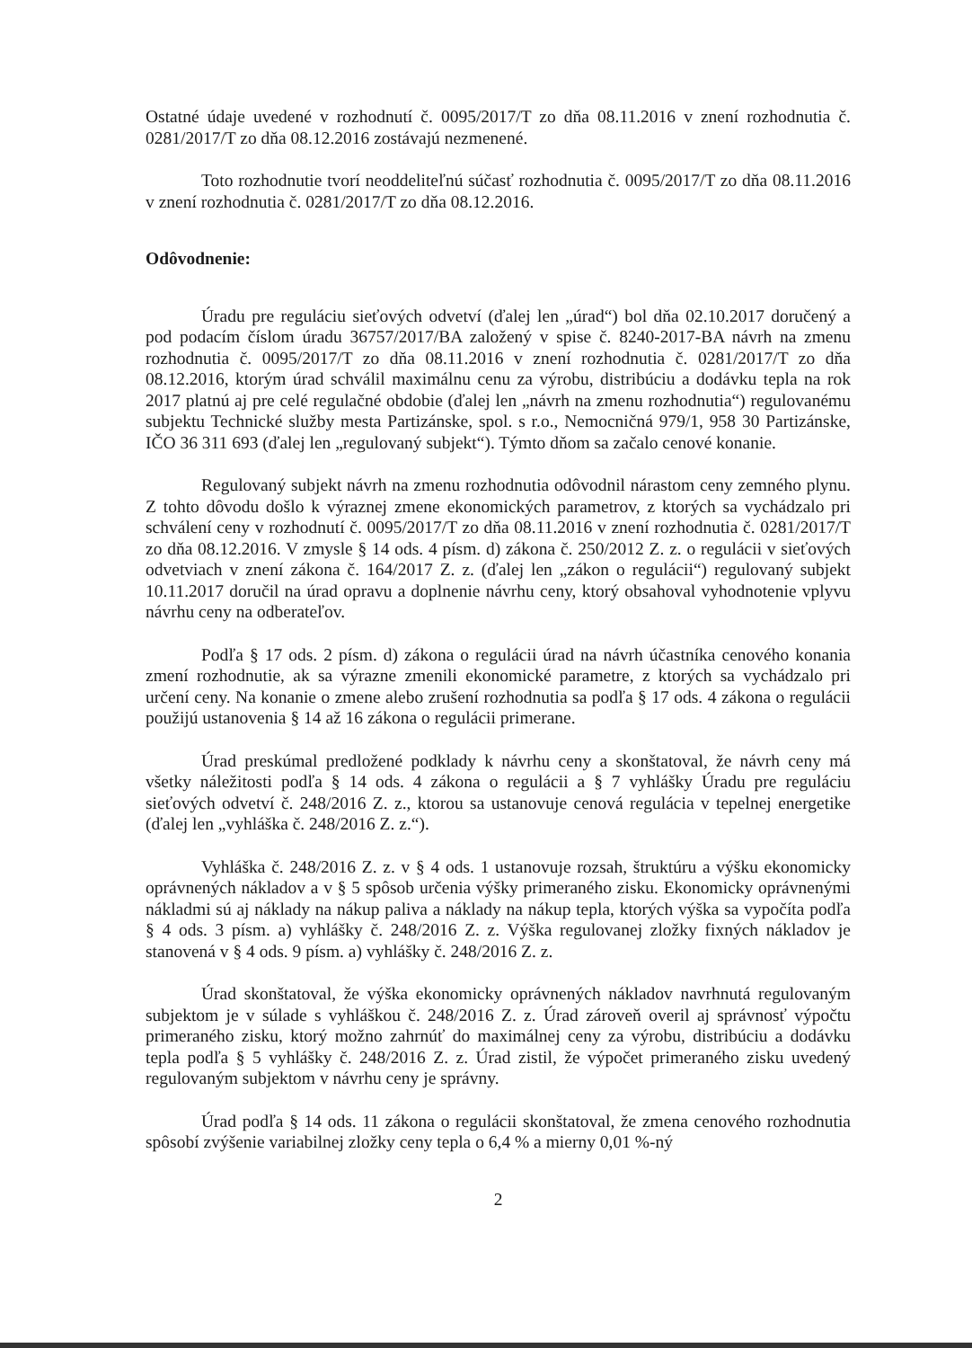Ostatné údaje uvedené v rozhodnutí č. 0095/2017/T zo dňa 08.11.2016 v znení rozhodnutia č. 0281/2017/T zo dňa 08.12.2016 zostávajú nezmenené.
Toto rozhodnutie tvorí neoddeliteľnú súčasť rozhodnutia č. 0095/2017/T zo dňa 08.11.2016 v znení rozhodnutia č. 0281/2017/T zo dňa 08.12.2016.
Odôvodnenie:
Úradu pre reguláciu sieťových odvetví (ďalej len „úrad“) bol dňa 02.10.2017 doručený a pod podacím číslom úradu 36757/2017/BA založený v spise č. 8240-2017-BA návrh na zmenu rozhodnutia č. 0095/2017/T zo dňa 08.11.2016 v znení rozhodnutia č. 0281/2017/T zo dňa 08.12.2016, ktorým úrad schválil maximálnu cenu za výrobu, distribúciu a dodávku tepla na rok 2017 platnú aj pre celé regulačné obdobie (ďalej len „návrh na zmenu rozhodnutia“) regulovanému subjektu Technické služby mesta Partizánske, spol. s r.o., Nemocničná 979/1, 958 30 Partizánske, IČO 36 311 693 (ďalej len „regulovaný subjekt“). Týmto dňom sa začalo cenové konanie.
Regulovaný subjekt návrh na zmenu rozhodnutia odôvodnil nárastom ceny zemného plynu. Z tohto dôvodu došlo k výraznej zmene ekonomických parametrov, z ktorých sa vychádzalo pri schválení ceny v rozhodnutí č. 0095/2017/T zo dňa 08.11.2016 v znení rozhodnutia č. 0281/2017/T zo dňa 08.12.2016. V zmysle § 14 ods. 4 písm. d) zákona č. 250/2012 Z. z. o regulácii v sieťových odvetviach v znení zákona č. 164/2017 Z. z. (ďalej len „zákon o regulácii“) regulovaný subjekt 10.11.2017 doručil na úrad opravu a doplnenie návrhu ceny, ktorý obsahoval vyhodnotenie vplyvu návrhu ceny na odberateľov.
Podľa § 17 ods. 2 písm. d) zákona o regulácii úrad na návrh účastníka cenového konania zmení rozhodnutie, ak sa výrazne zmenili ekonomické parametre, z ktorých sa vychádzalo pri určení ceny. Na konanie o zmene alebo zrušení rozhodnutia sa podľa § 17 ods. 4 zákona o regulácii použijú ustanovenia § 14 až 16 zákona o regulácii primerane.
Úrad preskúmal predložené podklady k návrhu ceny a skonštatoval, že návrh ceny má všetky náležitosti podľa § 14 ods. 4 zákona o regulácii a § 7 vyhlášky Úradu pre reguláciu sieťových odvetví č. 248/2016 Z. z., ktorou sa ustanovuje cenová regulácia v tepelnej energetike (ďalej len „vyhláška č. 248/2016 Z. z.“).
Vyhláška č. 248/2016 Z. z. v § 4 ods. 1 ustanovuje rozsah, štruktúru a výšku ekonomicky oprávnených nákladov a v § 5 spôsob určenia výšky primeraného zisku. Ekonomicky oprávnenými nákladmi sú aj náklady na nákup paliva a náklady na nákup tepla, ktorých výška sa vypočíta podľa § 4 ods. 3 písm. a) vyhlášky č. 248/2016 Z. z. Výška regulovanej zložky fixných nákladov je stanovená v § 4 ods. 9 písm. a) vyhlášky č. 248/2016 Z. z.
Úrad skonštatoval, že výška ekonomicky oprávnených nákladov navrhnutá regulovaným subjektom je v súlade s vyhláškou č. 248/2016 Z. z. Úrad zároveň overil aj správnosť výpočtu primeraného zisku, ktorý možno zahrnúť do maximálnej ceny za výrobu, distribúciu a dodávku tepla podľa § 5 vyhlášky č. 248/2016 Z. z. Úrad zistil, že výpočet primeraného zisku uvedený regulovaným subjektom v návrhu ceny je správny.
Úrad podľa § 14 ods. 11 zákona o regulácii skonštatoval, že zmena cenového rozhodnutia spôsobí zvýšenie variabilnej zložky ceny tepla o 6,4 % a mierny 0,01 %-ný
2